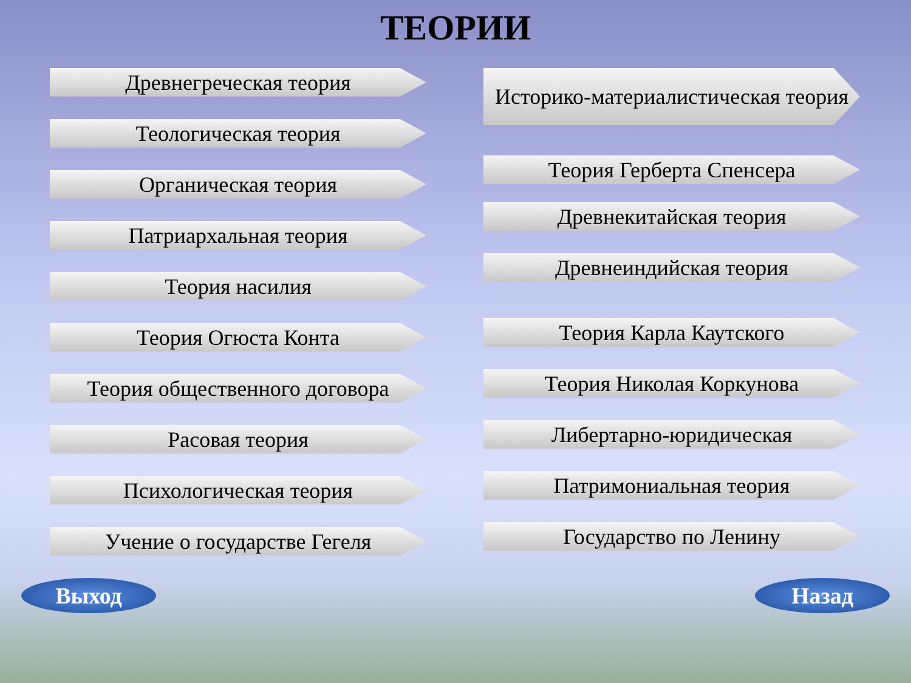ТЕОРИИ
Древнегреческая теория
Теологическая теория
Органическая теория
Патриархальная теория
Теория насилия
Теория Огюста Конта
Теория общественного договора
Расовая теория
Психологическая теория
Учение о государстве Гегеля
Историко-материалистическая теория
Теория Герберта Спенсера
Древнекитайская теория
Древнеиндийская теория
Теория Карла Каутского
Теория Николая Коркунова
Либертарно-юридическая
Патримониальная теория
Государство по Ленину
Выход Назад